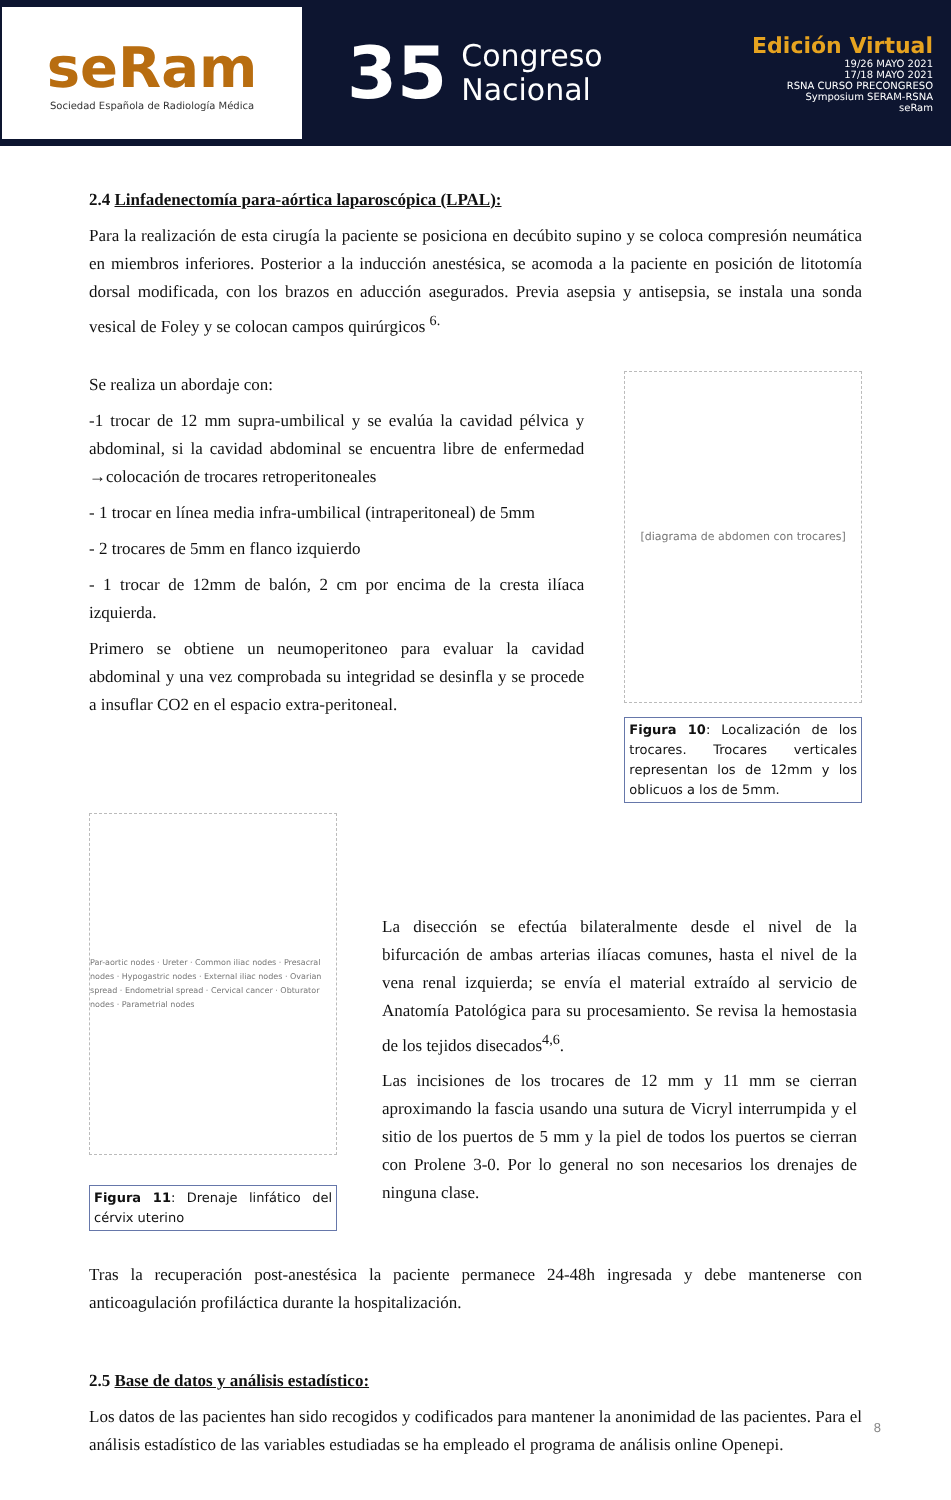seRam
Sociedad Española de Radiología Médica
35
Congreso
Nacional
Edición Virtual
19/26 MAYO 2021
17/18 MAYO 2021
RSNA CURSO PRECONGRESO
Symposium SERAM-RSNA
seRam
2.4 Linfadenectomía para-aórtica laparoscópica (LPAL):
Para la realización de esta cirugía la paciente se posiciona en decúbito supino y se coloca compresión neumática en miembros inferiores. Posterior a la inducción anestésica, se acomoda a la paciente en posición de litotomía dorsal modificada, con los brazos en aducción asegurados. Previa asepsia y antisepsia, se instala una sonda vesical de Foley y se colocan campos quirúrgicos <sup>6.</sup>
Se realiza un abordaje con:
-1 trocar de 12 mm supra-umbilical y se evalúa la cavidad pélvica y abdominal, si la cavidad abdominal se encuentra libre de enfermedad →colocación de trocares retroperitoneales
- 1 trocar en línea media infra-umbilical (intraperitoneal) de 5mm
- 2 trocares de 5mm en flanco izquierdo
- 1 trocar de 12mm de balón, 2 cm por encima de la cresta ilíaca izquierda.
Primero se obtiene un neumoperitoneo para evaluar la cavidad abdominal y una vez comprobada su integridad se desinfla y se procede a insuflar CO2 en el espacio extra-peritoneal.
[diagrama de abdomen con trocares]
Figura 10: Localización de los trocares. Trocares verticales representan los de 12mm y los oblicuos a los de 5mm.
Par-aortic nodes · Ureter · Common iliac nodes · Presacral nodes · Hypogastric nodes · External iliac nodes · Ovarian spread · Endometrial spread · Cervical cancer · Obturator nodes · Parametrial nodes
Figura 11: Drenaje linfático del cérvix uterino
La disección se efectúa bilateralmente desde el nivel de la bifurcación de ambas arterias ilíacas comunes, hasta el nivel de la vena renal izquierda; se envía el material extraído al servicio de Anatomía Patológica para su procesamiento. Se revisa la hemostasia de los tejidos disecados<sup>4,6</sup>.
Las incisiones de los trocares de 12 mm y 11 mm se cierran aproximando la fascia usando una sutura de Vicryl interrumpida y el sitio de los puertos de 5 mm y la piel de todos los puertos se cierran con Prolene 3-0. Por lo general no son necesarios los drenajes de ninguna clase.
Tras la recuperación post-anestésica la paciente permanece 24-48h ingresada y debe mantenerse con anticoagulación profiláctica durante la hospitalización.
2.5 Base de datos y análisis estadístico:
Los datos de las pacientes han sido recogidos y codificados para mantener la anonimidad de las pacientes. Para el análisis estadístico de las variables estudiadas se ha empleado el programa de análisis online Openepi.
8